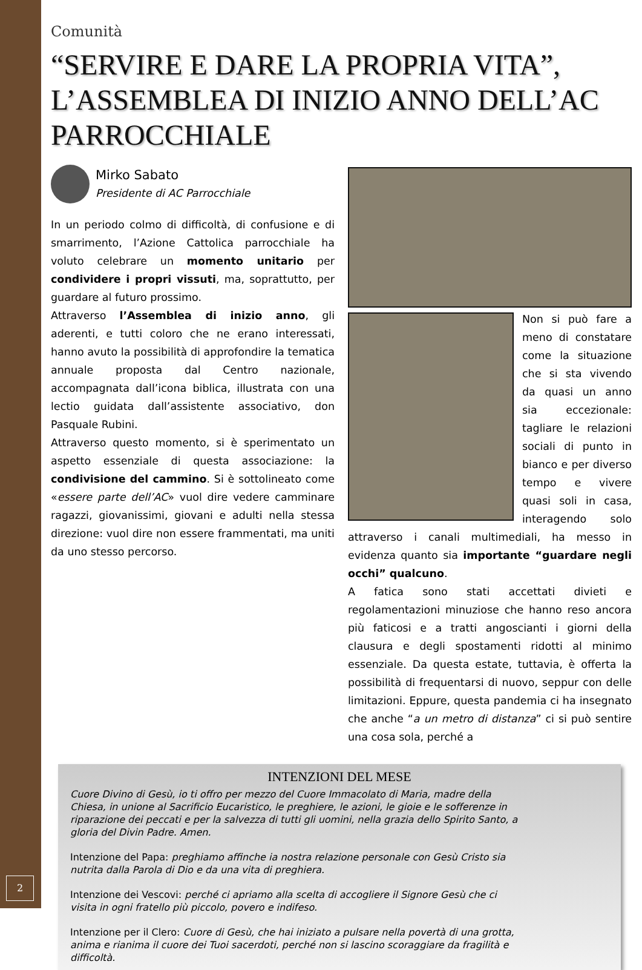Comunità
“SERVIRE E DARE LA PROPRIA VITA”, L’ASSEMBLEA DI INIZIO ANNO DELL’AC PARROCCHIALE
Mirko Sabato
Presidente di AC Parrocchiale
In un periodo colmo di difficoltà, di confusione e di smarrimento, l’Azione Cattolica parrocchiale ha voluto celebrare un momento unitario per condividere i propri vissuti, ma, soprattutto, per guardare al futuro prossimo.
Attraverso l’Assemblea di inizio anno, gli aderenti, e tutti coloro che ne erano interessati, hanno avuto la possibilità di approfondire la tematica annuale proposta dal Centro nazionale, accompagnata dall’icona biblica, illustrata con una lectio guidata dall’assistente associativo, don Pasquale Rubini.
Attraverso questo momento, si è sperimentato un aspetto essenziale di questa associazione: la condivisione del cammino. Si è sottolineato come «essere parte dell’AC» vuol dire vedere camminare ragazzi, giovanissimi, giovani e adulti nella stessa direzione: vuol dire non essere frammentati, ma uniti da uno stesso percorso.
Non si può fare a meno di constatare come la situazione che si sta vivendo da quasi un anno sia eccezionale: tagliare le relazioni sociali di punto in bianco e per diverso tempo e vivere quasi soli in casa, interagendo solo attraverso i canali multimediali, ha messo in evidenza quanto sia importante “guardare negli occhi” qualcuno.
A fatica sono stati accettati divieti e regolamentazioni minuziose che hanno reso ancora più faticosi e a tratti angoscianti i giorni della clausura e degli spostamenti ridotti al minimo essenziale. Da questa estate, tuttavia, è offerta la possibilità di frequentarsi di nuovo, seppur con delle limitazioni. Eppure, questa pandemia ci ha insegnato che anche “a un metro di distanza” ci si può sentire una cosa sola, perché a
INTENZIONI DEL MESE
Cuore Divino di Gesù, io ti offro per mezzo del Cuore Immacolato di Maria, madre della Chiesa, in unione al Sacrificio Eucaristico, le preghiere, le azioni, le gioie e le sofferenze in riparazione dei peccati e per la salvezza di tutti gli uomini, nella grazia dello Spirito Santo, a gloria del Divin Padre. Amen.
Intenzione del Papa: preghiamo affinche ia nostra relazione personale con Gesù Cristo sia nutrita dalla Parola di Dio e da una vita di preghiera.
Intenzione dei Vescovi: perché ci apriamo alla scelta di accogliere il Signore Gesù che ci visita in ogni fratello più piccolo, povero e indifeso.
Intenzione per il Clero: Cuore di Gesù, che hai iniziato a pulsare nella povertà di una grotta, anima e rianima il cuore dei Tuoi sacerdoti, perché non si lascino scoraggiare da fragilità e difficoltà.
2